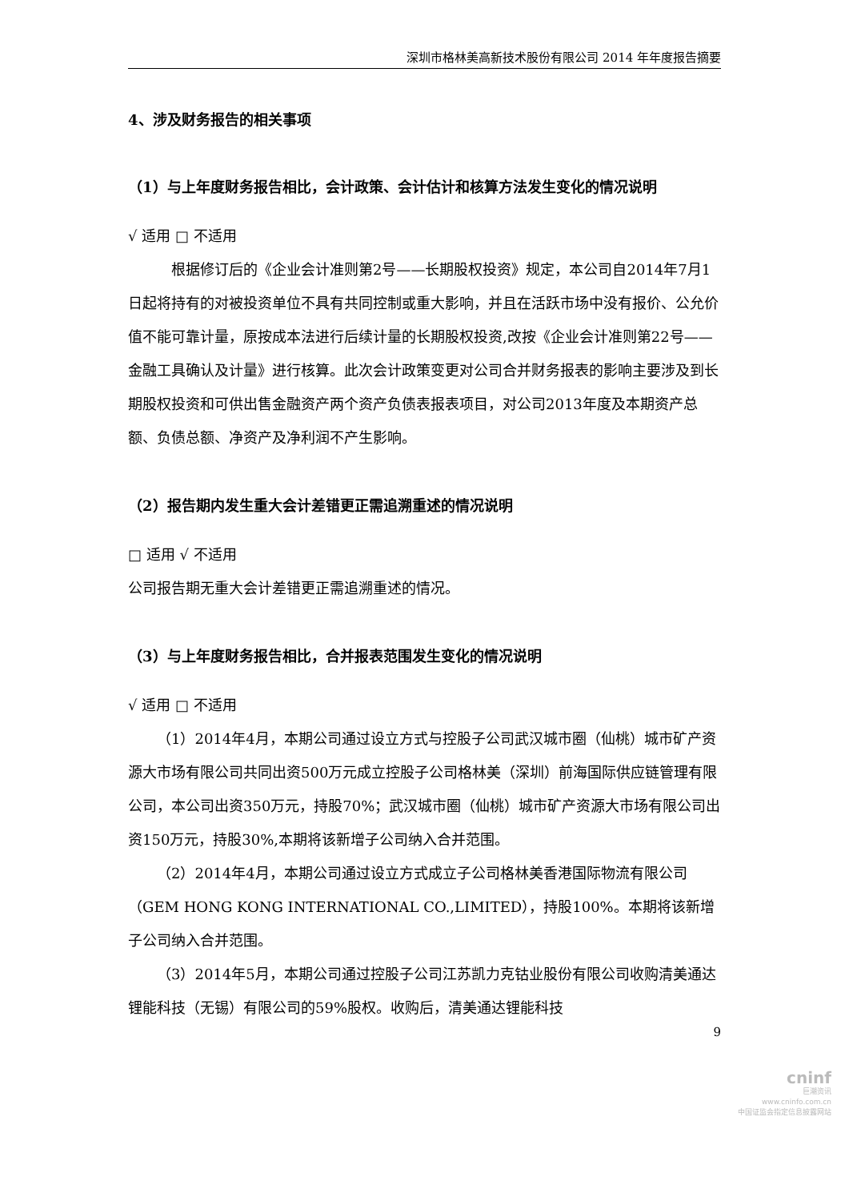深圳市格林美高新技术股份有限公司 2014 年年度报告摘要
4、涉及财务报告的相关事项
（1）与上年度财务报告相比，会计政策、会计估计和核算方法发生变化的情况说明
√ 适用 □ 不适用
根据修订后的《企业会计准则第2号——长期股权投资》规定，本公司自2014年7月1日起将持有的对被投资单位不具有共同控制或重大影响，并且在活跃市场中没有报价、公允价值不能可靠计量，原按成本法进行后续计量的长期股权投资,改按《企业会计准则第22号——金融工具确认及计量》进行核算。此次会计政策变更对公司合并财务报表的影响主要涉及到长期股权投资和可供出售金融资产两个资产负债表报表项目，对公司2013年度及本期资产总额、负债总额、净资产及净利润不产生影响。
（2）报告期内发生重大会计差错更正需追溯重述的情况说明
□ 适用 √ 不适用
公司报告期无重大会计差错更正需追溯重述的情况。
（3）与上年度财务报告相比，合并报表范围发生变化的情况说明
√ 适用 □ 不适用
（1）2014年4月，本期公司通过设立方式与控股子公司武汉城市圈（仙桃）城市矿产资源大市场有限公司共同出资500万元成立控股子公司格林美（深圳）前海国际供应链管理有限公司，本公司出资350万元，持股70%；武汉城市圈（仙桃）城市矿产资源大市场有限公司出资150万元，持股30%,本期将该新增子公司纳入合并范围。
（2）2014年4月，本期公司通过设立方式成立子公司格林美香港国际物流有限公司（GEM HONG KONG INTERNATIONAL CO.,LIMITED），持股100%。本期将该新增子公司纳入合并范围。
（3）2014年5月，本期公司通过控股子公司江苏凯力克钴业股份有限公司收购清美通达锂能科技（无锡）有限公司的59%股权。收购后，清美通达锂能科技
9
cninf
巨潮资讯
www.cninfo.com.cn
中国证监会指定信息披露网站